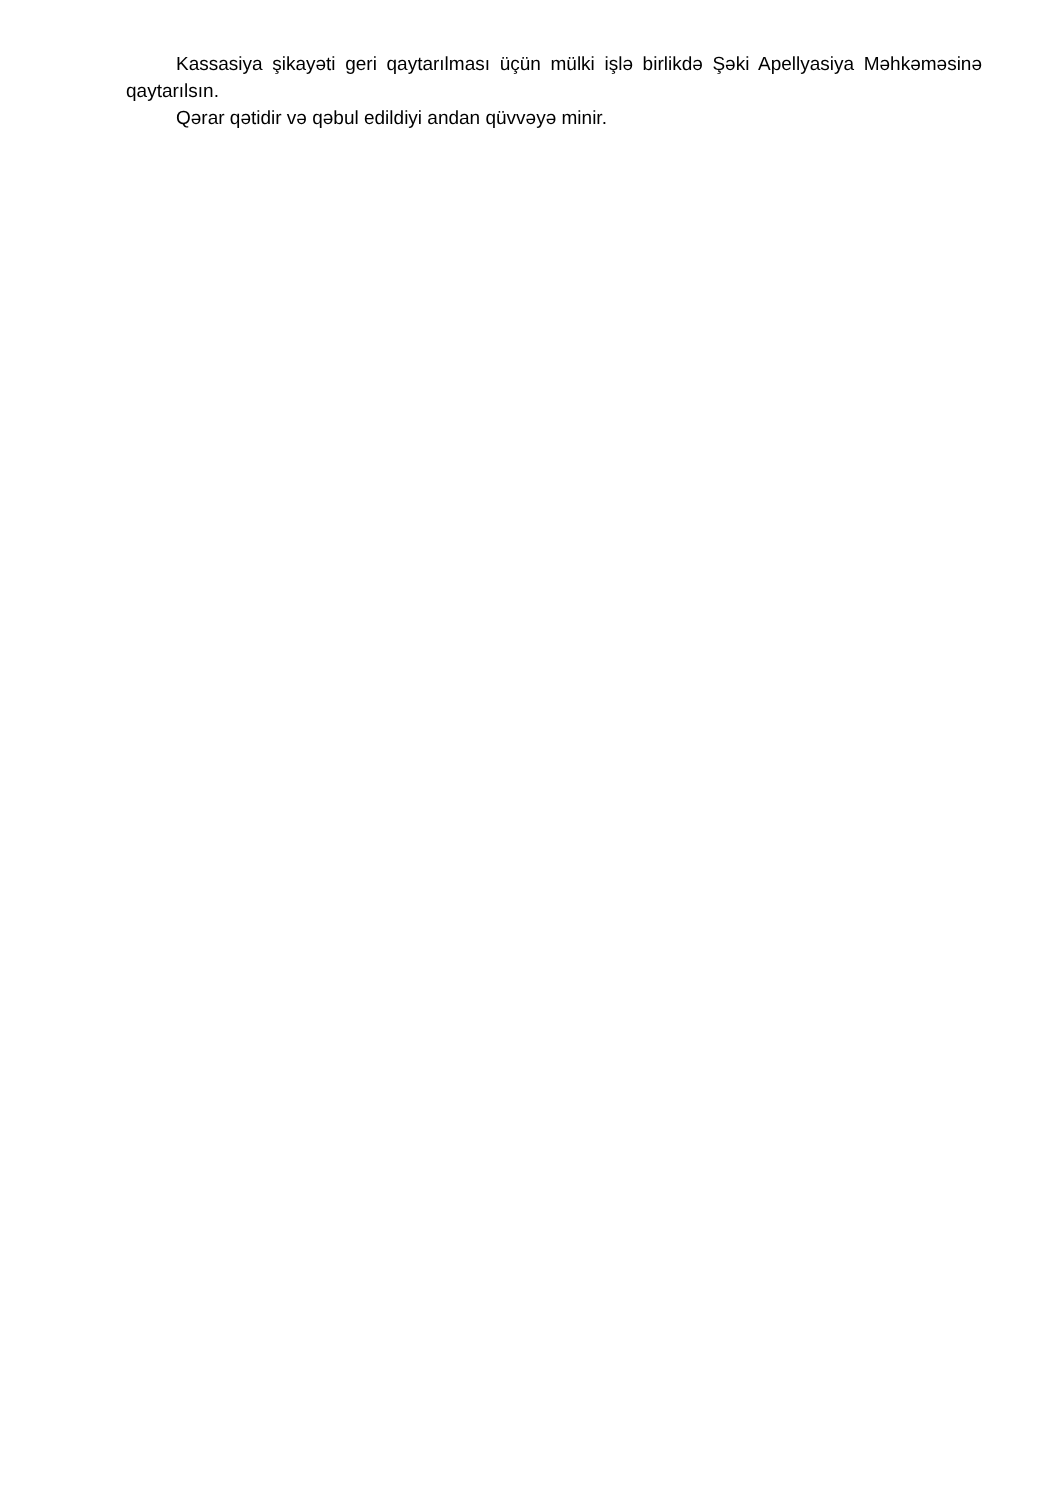Kassasiya şikayəti geri qaytarılması üçün mülki işlə birlikdə Şəki Apellyasiya Məhkəməsinə qaytarılsın.
Qərar qətidir və qəbul edildiyi andan qüvvəyə minir.